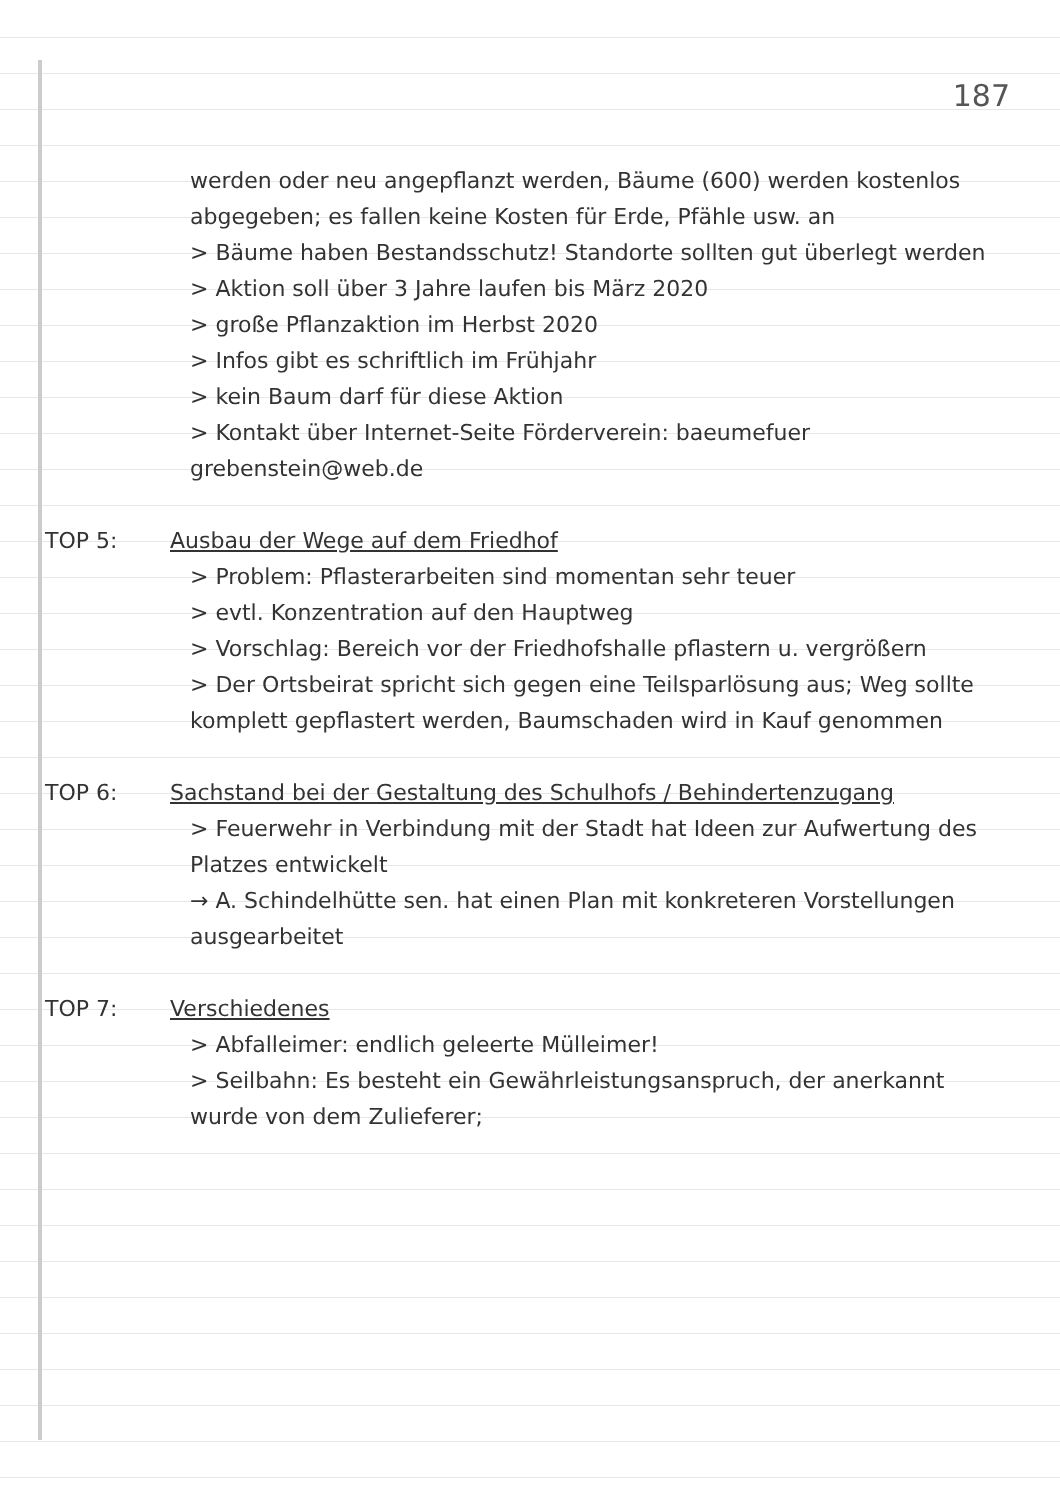187
werden oder neu angepflanzt werden, Bäume (600) werden kostenlos abgegeben; es fallen keine Kosten für Erde, Pfähle usw. an
> Bäume haben Bestandsschutz! Standorte sollten gut überlegt werden
> Aktion soll über 3 Jahre laufen bis März 2020
> große Pflanzaktion im Herbst 2020
> Infos gibt es schriftlich im Frühjahr
> kein Baum darf für diese Aktion
> Kontakt über Internet-Seite Förderverein: baeumefuer grebenstein@web.de
TOP 5: Ausbau der Wege auf dem Friedhof
> Problem: Pflasterarbeiten sind momentan sehr teuer
> evtl. Konzentration auf den Hauptweg
> Vorschlag: Bereich vor der Friedhofshalle pflastern u. vergrößern
> Der Ortsbeirat spricht sich gegen eine Teilsparlösung aus; Weg sollte komplett gepflastert werden, Baumschaden wird in Kauf genommen
TOP 6: Sachstand bei der Gestaltung des Schulhofs / Behindertenzugang
> Feuerwehr in Verbindung mit der Stadt hat Ideen zur Aufwertung des Platzes entwickelt
→ A. Schindelhütte sen. hat einen Plan mit konkreteren Vorstellungen ausgearbeitet
TOP 7: Verschiedenes
> Abfalleimer: endlich geleerte Mülleimer!
> Seilbahn: Es besteht ein Gewährleistungsanspruch, der anerkannt wurde von dem Zulieferer;